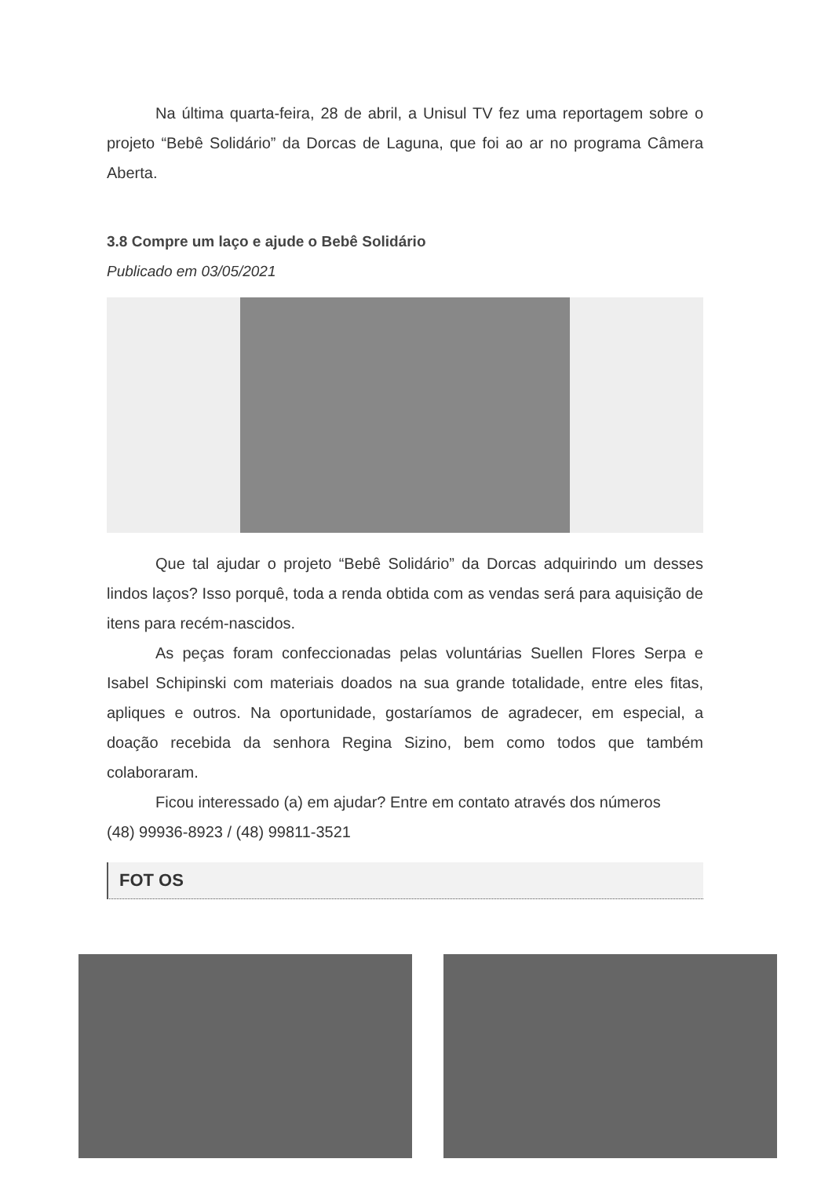Na última quarta-feira, 28 de abril, a Unisul TV fez uma reportagem sobre o projeto “Bebê Solidário” da Dorcas de Laguna, que foi ao ar no programa Câmera Aberta.
3.8 Compre um laço e ajude o Bebê Solidário
Publicado em 03/05/2021
Que tal ajudar o projeto “Bebê Solidário” da Dorcas adquirindo um desses lindos laços? Isso porquê, toda a renda obtida com as vendas será para aquisição de itens para recém-nascidos.
As peças foram confeccionadas pelas voluntárias Suellen Flores Serpa e Isabel Schipinski com materiais doados na sua grande totalidade, entre eles fitas, apliques e outros. Na oportunidade, gostaríamos de agradecer, em especial, a doação recebida da senhora Regina Sizino, bem como todos que também colaboraram.
Ficou interessado (a) em ajudar? Entre em contato através dos números
(48) 99936-8923 / (48) 99811-3521
FOT OS